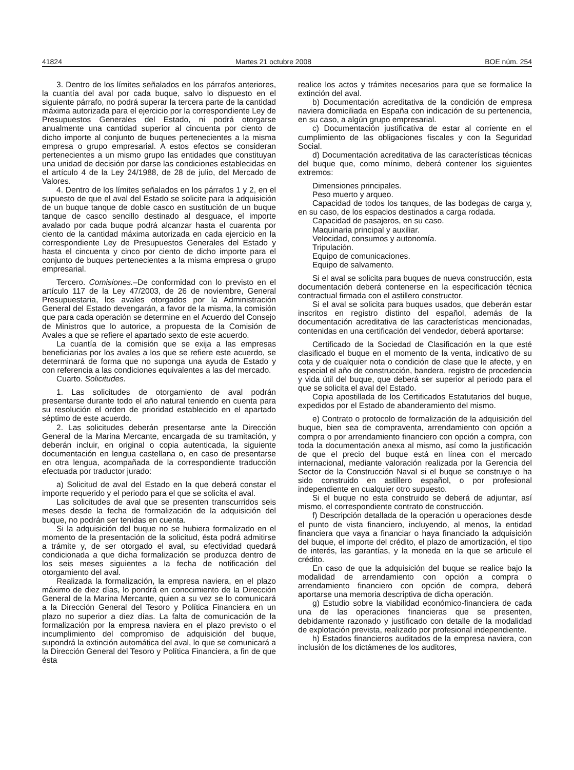41824 Martes 21 octubre 2008 BOE núm. 254
3. Dentro de los límites señalados en los párrafos anteriores, la cuantía del aval por cada buque, salvo lo dispuesto en el siguiente párrafo, no podrá superar la tercera parte de la cantidad máxima autorizada para el ejercicio por la correspondiente Ley de Presupuestos Generales del Estado, ni podrá otorgarse anualmente una cantidad superior al cincuenta por ciento de dicho importe al conjunto de buques pertenecientes a la misma empresa o grupo empresarial. A estos efectos se consideran pertenecientes a un mismo grupo las entidades que constituyan una unidad de decisión por darse las condiciones establecidas en el artículo 4 de la Ley 24/1988, de 28 de julio, del Mercado de Valores.
4. Dentro de los límites señalados en los párrafos 1 y 2, en el supuesto de que el aval del Estado se solicite para la adquisición de un buque tanque de doble casco en sustitución de un buque tanque de casco sencillo destinado al desguace, el importe avalado por cada buque podrá alcanzar hasta el cuarenta por ciento de la cantidad máxima autorizada en cada ejercicio en la correspondiente Ley de Presupuestos Generales del Estado y hasta el cincuenta y cinco por ciento de dicho importe para el conjunto de buques pertenecientes a la misma empresa o grupo empresarial.
Tercero. Comisiones.–De conformidad con lo previsto en el artículo 117 de la Ley 47/2003, de 26 de noviembre, General Presupuestaria, los avales otorgados por la Administración General del Estado devengarán, a favor de la misma, la comisión que para cada operación se determine en el Acuerdo del Consejo de Ministros que lo autorice, a propuesta de la Comisión de Avales a que se refiere el apartado sexto de este acuerdo.
La cuantía de la comisión que se exija a las empresas beneficiarias por los avales a los que se refiere este acuerdo, se determinará de forma que no suponga una ayuda de Estado y con referencia a las condiciones equivalentes a las del mercado.
Cuarto. Solicitudes.
1. Las solicitudes de otorgamiento de aval podrán presentarse durante todo el año natural teniendo en cuenta para su resolución el orden de prioridad establecido en el apartado séptimo de este acuerdo.
2. Las solicitudes deberán presentarse ante la Dirección General de la Marina Mercante, encargada de su tramitación, y deberán incluir, en original o copia autenticada, la siguiente documentación en lengua castellana o, en caso de presentarse en otra lengua, acompañada de la correspondiente traducción efectuada por traductor jurado:
a) Solicitud de aval del Estado en la que deberá constar el importe requerido y el periodo para el que se solicita el aval.
Las solicitudes de aval que se presenten transcurridos seis meses desde la fecha de formalización de la adquisición del buque, no podrán ser tenidas en cuenta.
Si la adquisición del buque no se hubiera formalizado en el momento de la presentación de la solicitud, ésta podrá admitirse a trámite y, de ser otorgado el aval, su efectividad quedará condicionada a que dicha formalización se produzca dentro de los seis meses siguientes a la fecha de notificación del otorgamiento del aval.
Realizada la formalización, la empresa naviera, en el plazo máximo de diez días, lo pondrá en conocimiento de la Dirección General de la Marina Mercante, quien a su vez se lo comunicará a la Dirección General del Tesoro y Política Financiera en un plazo no superior a diez días. La falta de comunicación de la formalización por la empresa naviera en el plazo previsto o el incumplimiento del compromiso de adquisición del buque, supondrá la extinción automática del aval, lo que se comunicará a la Dirección General del Tesoro y Política Financiera, a fin de que ésta
realice los actos y trámites necesarios para que se formalice la extinción del aval.
b) Documentación acreditativa de la condición de empresa naviera domiciliada en España con indicación de su pertenencia, en su caso, a algún grupo empresarial.
c) Documentación justificativa de estar al corriente en el cumplimiento de las obligaciones fiscales y con la Seguridad Social.
d) Documentación acreditativa de las características técnicas del buque que, como mínimo, deberá contener los siguientes extremos:
Dimensiones principales.
Peso muerto y arqueo.
Capacidad de todos los tanques, de las bodegas de carga y, en su caso, de los espacios destinados a carga rodada.
Capacidad de pasajeros, en su caso.
Maquinaria principal y auxiliar.
Velocidad, consumos y autonomía.
Tripulación.
Equipo de comunicaciones.
Equipo de salvamento.
Si el aval se solicita para buques de nueva construcción, esta documentación deberá contenerse en la especificación técnica contractual firmada con el astillero constructor.
Si el aval se solicita para buques usados, que deberán estar inscritos en registro distinto del español, además de la documentación acreditativa de las características mencionadas, contenidas en una certificación del vendedor, deberá aportarse:
Certificado de la Sociedad de Clasificación en la que esté clasificado el buque en el momento de la venta, indicativo de su cota y de cualquier nota o condición de clase que le afecte, y en especial el año de construcción, bandera, registro de procedencia y vida útil del buque, que deberá ser superior al periodo para el que se solicita el aval del Estado.
Copia apostillada de los Certificados Estatutarios del buque, expedidos por el Estado de abanderamiento del mismo.
e) Contrato o protocolo de formalización de la adquisición del buque, bien sea de compraventa, arrendamiento con opción a compra o por arrendamiento financiero con opción a compra, con toda la documentación anexa al mismo, así como la justificación de que el precio del buque está en línea con el mercado internacional, mediante valoración realizada por la Gerencia del Sector de la Construcción Naval si el buque se construye o ha sido construido en astillero español, o por profesional independiente en cualquier otro supuesto.
Si el buque no esta construido se deberá de adjuntar, así mismo, el correspondiente contrato de construcción.
f) Descripción detallada de la operación u operaciones desde el punto de vista financiero, incluyendo, al menos, la entidad financiera que vaya a financiar o haya financiado la adquisición del buque, el importe del crédito, el plazo de amortización, el tipo de interés, las garantías, y la moneda en la que se articule el crédito.
En caso de que la adquisición del buque se realice bajo la modalidad de arrendamiento con opción a compra o arrendamiento financiero con opción de compra, deberá aportarse una memoria descriptiva de dicha operación.
g) Estudio sobre la viabilidad económico-financiera de cada una de las operaciones financieras que se presenten, debidamente razonado y justificado con detalle de la modalidad de explotación prevista, realizado por profesional independiente.
h) Estados financieros auditados de la empresa naviera, con inclusión de los dictámenes de los auditores,